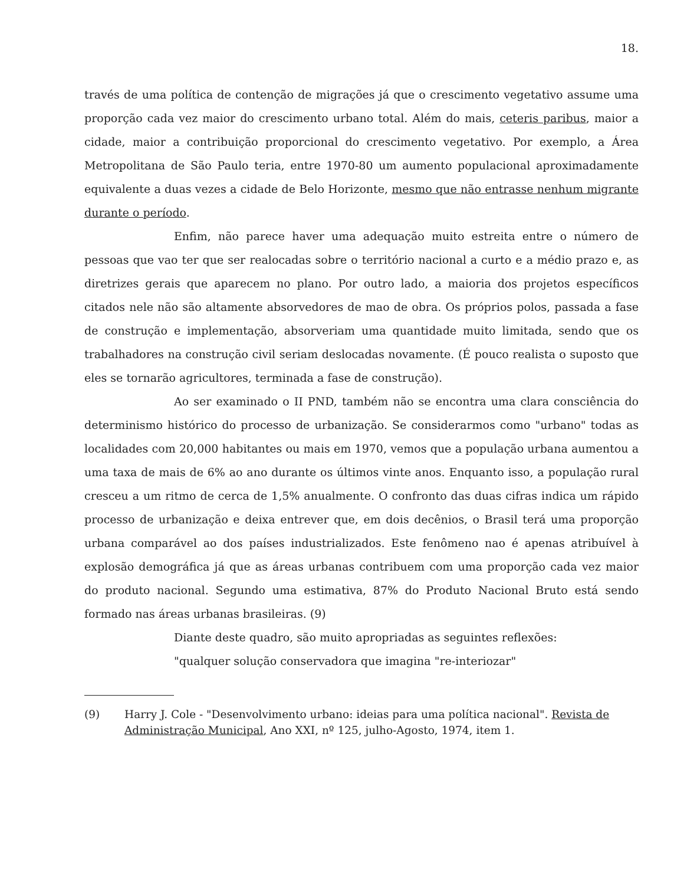18.
través de uma política de contenção de migrações já que o crescimento vegetativo assume uma proporção cada vez maior do crescimento urbano total. Além do mais, ceteris paribus, maior a cidade, maior a contribuição proporcional do crescimento vegetativo. Por exemplo, a Área Metropolitana de São Paulo teria, entre 1970-80 um aumento populacional aproximadamente equivalente a duas vezes a cidade de Belo Horizonte, mesmo que não entrasse nenhum migrante durante o período.
Enfim, não parece haver uma adequação muito estreita entre o número de pessoas que vao ter que ser realocadas sobre o território nacional a curto e a médio prazo e, as diretrizes gerais que aparecem no plano. Por outro lado, a maioria dos projetos específicos citados nele não são altamente absorvedores de mao de obra. Os próprios polos, passada a fase de construção e implementação, absorveriam uma quantidade muito limitada, sendo que os trabalhadores na construção civil seriam deslocadas novamente. (É pouco realista o suposto que eles se tornarão agricultores, terminada a fase de construção).
Ao ser examinado o II PND, também não se encontra uma clara consciência do determinismo histórico do processo de urbanização. Se considerarmos como "urbano" todas as localidades com 20,000 habitantes ou mais em 1970, vemos que a população urbana aumentou a uma taxa de mais de 6% ao ano durante os últimos vinte anos. Enquanto isso, a população rural cresceu a um ritmo de cerca de 1,5% anualmente. O confronto das duas cifras indica um rápido processo de urbanização e deixa entrever que, em dois decênios, o Brasil terá uma proporção urbana comparável ao dos países industrializados. Este fenômeno nao é apenas atribuível à explosão demográfica já que as áreas urbanas contribuem com uma proporção cada vez maior do produto nacional. Segundo uma estimativa, 87% do Produto Nacional Bruto está sendo formado nas áreas urbanas brasileiras. (9)
Diante deste quadro, são muito apropriadas as seguintes reflexões:
"qualquer solução conservadora que imagina "re-interiozar"
(9) Harry J. Cole - "Desenvolvimento urbano: ideias para uma política nacional". Revista de Administração Municipal, Ano XXI, nº 125, julho-Agosto, 1974, item 1.